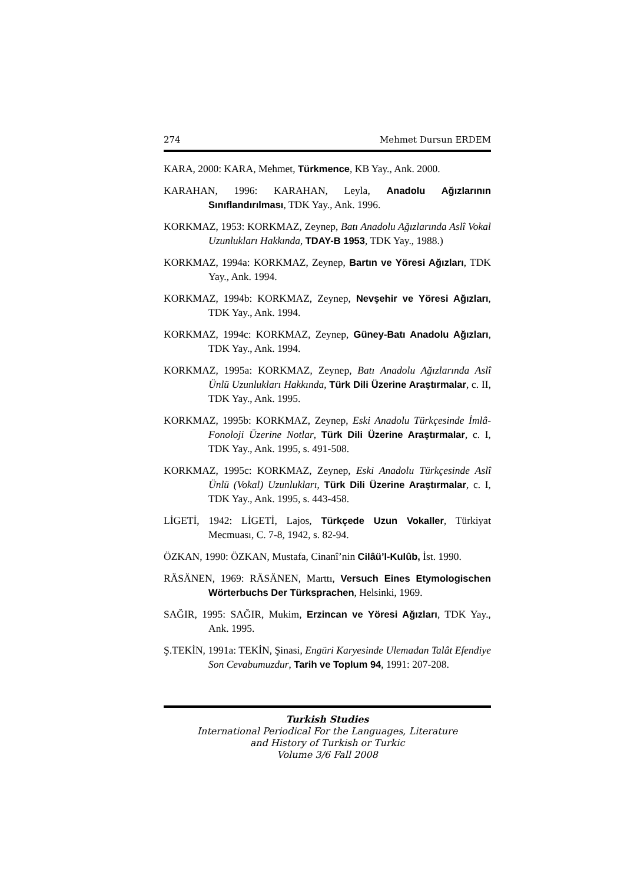274 Mehmet Dursun ERDEM
KARA, 2000: KARA, Mehmet, Türkmence, KB Yay., Ank. 2000.
KARAHAN, 1996: KARAHAN, Leyla, Anadolu Ağızlarının Sınıflandırılması, TDK Yay., Ank. 1996.
KORKMAZ, 1953: KORKMAZ, Zeynep, Batı Anadolu Ağızlarında Aslî Vokal Uzunlukları Hakkında, TDAY-B 1953, TDK Yay., 1988.)
KORKMAZ, 1994a: KORKMAZ, Zeynep, Bartın ve Yöresi Ağızları, TDK Yay., Ank. 1994.
KORKMAZ, 1994b: KORKMAZ, Zeynep, Nevşehir ve Yöresi Ağızları, TDK Yay., Ank. 1994.
KORKMAZ, 1994c: KORKMAZ, Zeynep, Güney-Batı Anadolu Ağızları, TDK Yay., Ank. 1994.
KORKMAZ, 1995a: KORKMAZ, Zeynep, Batı Anadolu Ağızlarında Aslî Ünlü Uzunlukları Hakkında, Türk Dili Üzerine Araştırmalar, c. II, TDK Yay., Ank. 1995.
KORKMAZ, 1995b: KORKMAZ, Zeynep, Eski Anadolu Türkçesinde İmlâ-Fonoloji Üzerine Notlar, Türk Dili Üzerine Araştırmalar, c. I, TDK Yay., Ank. 1995, s. 491-508.
KORKMAZ, 1995c: KORKMAZ, Zeynep, Eski Anadolu Türkçesinde Aslî Ünlü (Vokal) Uzunlukları, Türk Dili Üzerine Araştırmalar, c. I, TDK Yay., Ank. 1995, s. 443-458.
LİGETİ, 1942: LİGETİ, Lajos, Türkçede Uzun Vokaller, Türkiyat Mecmuası, C. 7-8, 1942, s. 82-94.
ÖZKAN, 1990: ÖZKAN, Mustafa, Cinanî’nin Cilâü’l-Kulûb, İst. 1990.
RÄSÄNEN, 1969: RÄSÄNEN, Marttı, Versuch Eines Etymologischen Wörterbuchs Der Türksprachen, Helsinki, 1969.
SAĞIR, 1995: SAĞIR, Mukim, Erzincan ve Yöresi Ağızları, TDK Yay., Ank. 1995.
Ş.TEKİN, 1991a: TEKİN, Şinasi, Engüri Karyesinde Ulemadan Talât Efendiye Son Cevabumuzdur, Tarih ve Toplum 94, 1991: 207-208.
Turkish Studies
International Periodical For the Languages, Literature
and History of Turkish or Turkic
Volume 3/6 Fall 2008